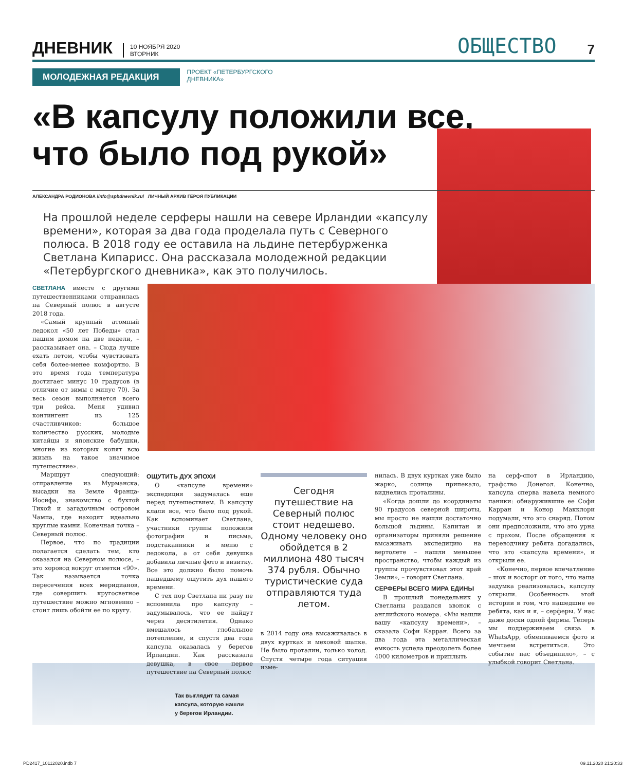ДНЕВНИК
10 НОЯБРЯ 2020
ВТОРНИК
ОБЩЕСТВО
7
МОЛОДЕЖНАЯ РЕДАКЦИЯ ПРОЕКТ «ПЕТЕРБУРГСКОГО ДНЕВНИКА»
«В капсулу положили все, что было под рукой»
АЛЕКСАНДРА РОДИОНОВА /info@spbdnevnik.ru/ ЛИЧНЫЙ АРХИВ ГЕРОЯ ПУБЛИКАЦИИ
На прошлой неделе серферы нашли на севере Ирландии «капсулу времени», которая за два года проделала путь с Северного полюса. В 2018 году ее оставила на льдине петербурженка Светлана Кипарисс. Она рассказала молодежной редакции «Петербургского дневника», как это получилось.
СВЕТЛАНА вместе с другими путешественниками отправилась на Северный полюс в августе 2018 года.
«Самый крупный атомный ледокол «50 лет Победы» стал нашим домом на две недели, – рассказывает она. – Сюда лучше ехать летом, чтобы чувствовать себя более-менее комфортно. В это время года температура достигает минус 10 градусов (в отличие от зимы с минус 70). За весь сезон выполняется всего три рейса. Меня удивил контингент из 125 счастливчиков: большое количество русских, молодые китайцы и японские бабушки, многие из которых копят всю жизнь на такое значимое путешествие».
Маршрут следующий: отправление из Мурманска, высадки на Земле Франца-Иосифа, знакомство с бухтой Тихой и загадочным островом Чампа, где находят идеально круглые камни. Конечная точка – Северный полюс.
Первое, что по традиции полагается сделать тем, кто оказался на Северном полюсе, – это хоровод вокруг отметки «90». Так называется точка пересечения всех меридианов, где совершить кругосветное путешествие можно мгновенно – стоит лишь обойти ее по кругу.
ОЩУТИТЬ ДУХ ЭПОХИ
О «капсуле времени» экспедиция задумалась еще перед путешествием. В капсулу клали все, что было под рукой. Как вспоминает Светлана, участники группы положили фотографии и письма, подстаканники и меню с ледокола, а от себя девушка добавила личные фото и визитку. Все это должно было помочь нашедшему ощутить дух нашего времени.
С тех пор Светлана ни разу не вспомнила про капсулу – задумывалось, что ее найдут через десятилетия. Однако вмешалось глобальное потепление, и спустя два года капсула оказалась у берегов Ирландии. Как рассказала девушка, в свое первое путешествие на Северный полюс
Сегодня путешествие на Северный полюс стоит недешево. Одному человеку оно обойдется в 2 миллиона 480 тысяч 374 рубля. Обычно туристические суда отправляются туда летом.
в 2014 году она высаживалась в двух куртках и меховой шапке. Не было проталин, только холод. Спустя четыре года ситуация изме-
нилась. В двух куртках уже было жарко, солнце припекало, виднелись проталины.
«Когда дошли до координаты 90 градусов северной широты, мы просто не нашли достаточно большой льдины. Капитан и организаторы приняли решение высаживать экспедицию на вертолете – нашли меньшее пространство, чтобы каждый из группы прочувствовал этот край Земли», – говорит Светлана.
СЕРФЕРЫ ВСЕГО МИРА ЕДИНЫ
В прошлый понедельник у Светланы раздался звонок с английского номера. «Мы нашли вашу «капсулу времени», – сказала Софи Карран. Всего за два года эта металлическая емкость успела преодолеть более 4000 километров и приплыть
на серф-спот в Ирландию, графство Донегол. Конечно, капсула сперва навела немного паники: обнаружившие ее Софи Карран и Конор Макклори подумали, что это снаряд. Потом они предположили, что это урна с прахом. После обращения к переводчику ребята догадались, что это «капсула времени», и открыли ее.
«Конечно, первое впечатление – шок и восторг от того, что наша задумка реализовалась, капсулу открыли. Особенность этой истории в том, что нашедшие ее ребята, как и я, – серферы. У нас даже доски одной фирмы. Теперь мы поддерживаем связь в WhatsApp, обмениваемся фото и мечтаем встретиться. Это событие нас объединило», – с улыбкой говорит Светлана.
Так выглядит та самая
капсула, которую нашли
у берегов Ирландии.
PD2417_10112020.indb 7 09.11.2020 21:20:33